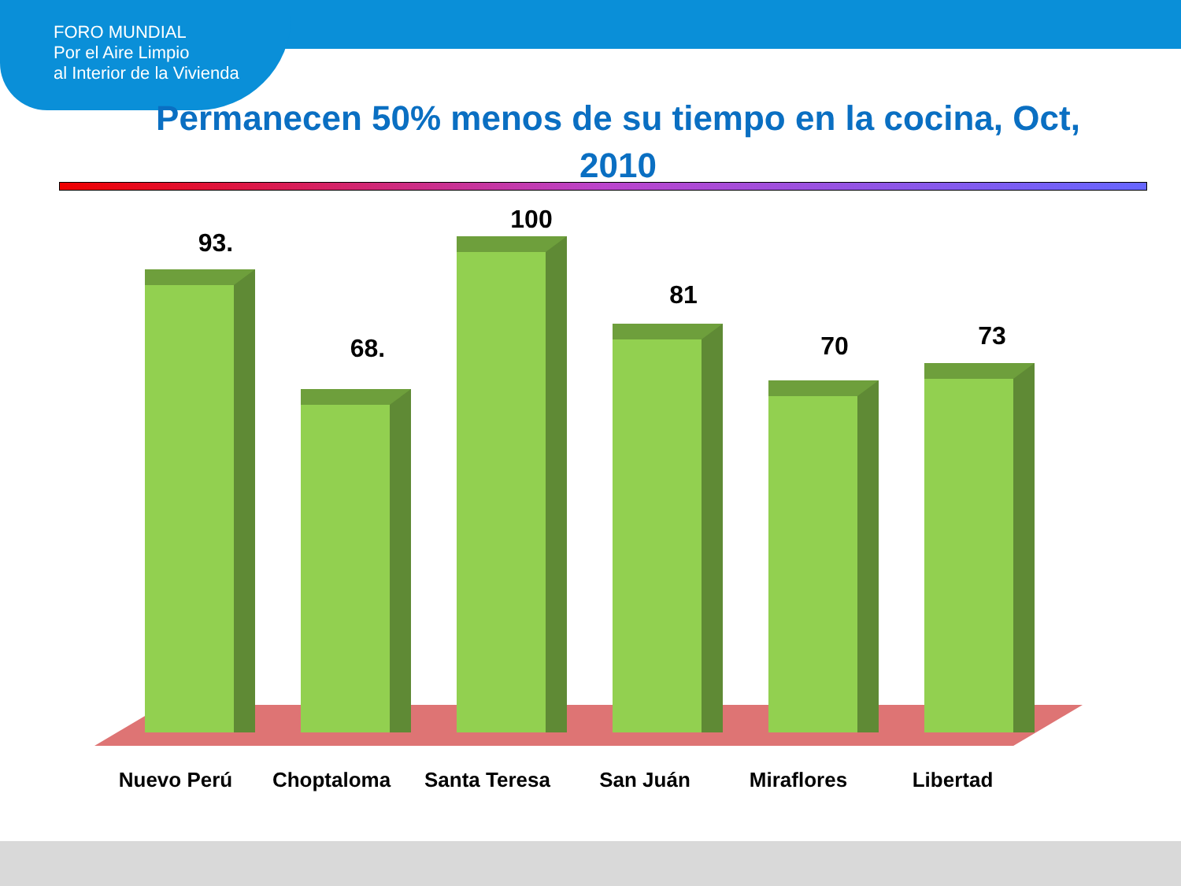FORO MUNDIAL
Por el Aire Limpio
al Interior de la Vivienda
Permanecen 50% menos de su tiempo en la cocina, Oct, 2010
93.
68.
100
81
70 73
Nuevo Perú Choptaloma Santa Teresa San Juán Miraflores Libertad